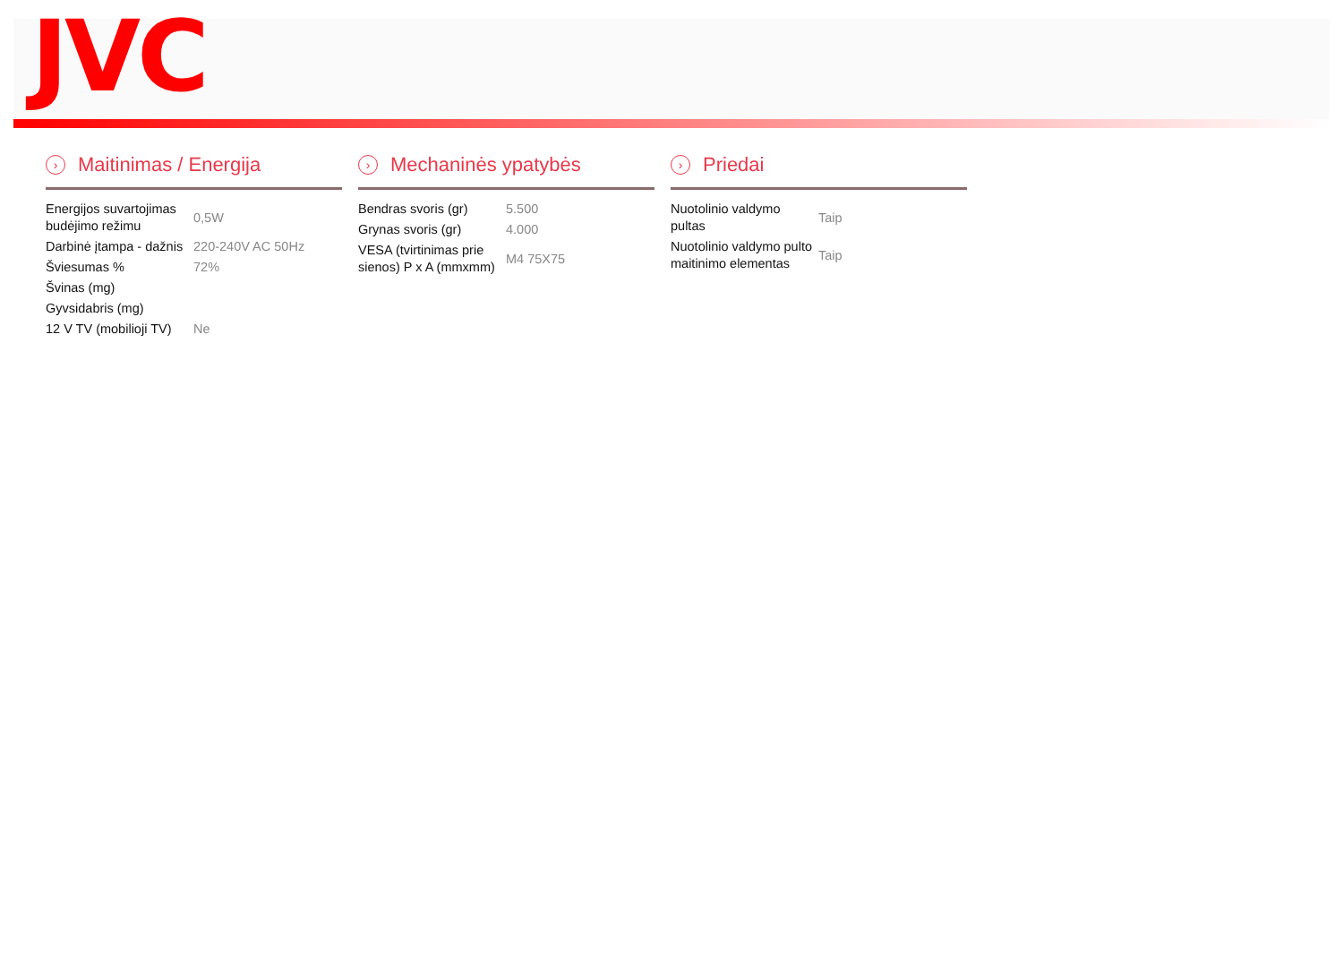JVC
› Maitinimas / Energija
| Energijos suvartojimas budėjimo režimu | 0,5W |
| Darbinė įtampa - dažnis | 220-240V AC 50Hz |
| Šviesumas % | 72% |
| Švinas (mg) | |
| Gyvsidabris (mg) | |
| 12 V TV (mobilioji TV) | Ne |
› Mechaninės ypatybės
| Bendras svoris (gr) | 5.500 |
| Grynas svoris (gr) | 4.000 |
| VESA (tvirtinimas prie sienos) P x A (mmxmm) | M4 75X75 |
› Priedai
| Nuotolinio valdymo pultas | Taip |
| Nuotolinio valdymo pulto maitinimo elementas | Taip |